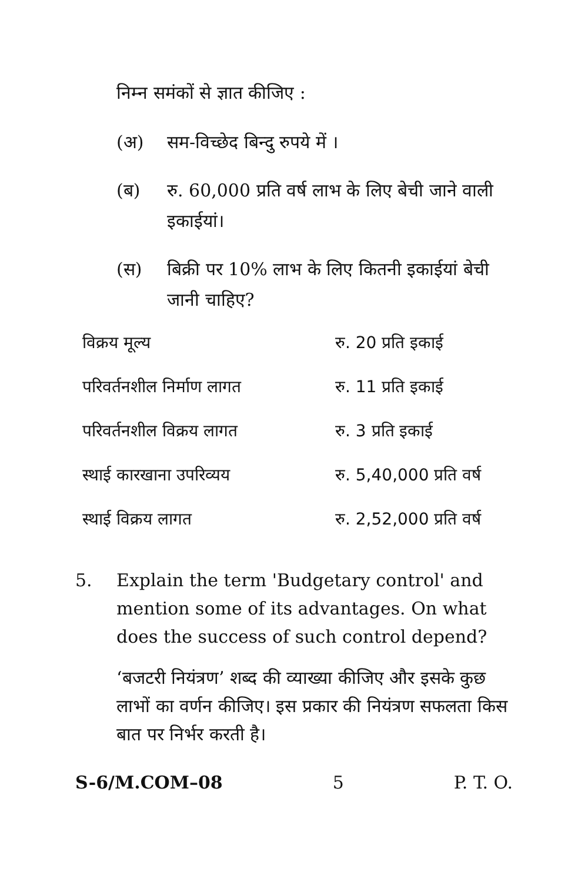निम्न समंकों से ज्ञात कीजिए :
(अ) सम-विच्छेद बिन्दु रुपये में ।
(ब) रु. 60,000 प्रति वर्ष लाभ के लिए बेची जाने वाली इकाईयां।
(स) बिक्री पर 10% लाभ के लिए कितनी इकाईयां बेची जानी चाहिए?
| विक्रय मूल्य | रु. 20 प्रति इकाई |
| परिवर्तनशील निर्माण लागत | रु. 11 प्रति इकाई |
| परिवर्तनशील विक्रय लागत | रु. 3 प्रति इकाई |
| स्थाई कारखाना उपरिव्यय | रु. 5,40,000 प्रति वर्ष |
| स्थाई विक्रय लागत | रु. 2,52,000 प्रति वर्ष |
5. Explain the term 'Budgetary control' and mention some of its advantages. On what does the success of such control depend?
‘बजटरी नियंत्रण’ शब्द की व्याख्या कीजिए और इसके कुछ लाभों का वर्णन कीजिए। इस प्रकार की नियंत्रण सफलता किस बात पर निर्भर करती है।
S-6/M.COM–08 5 P. T. O.